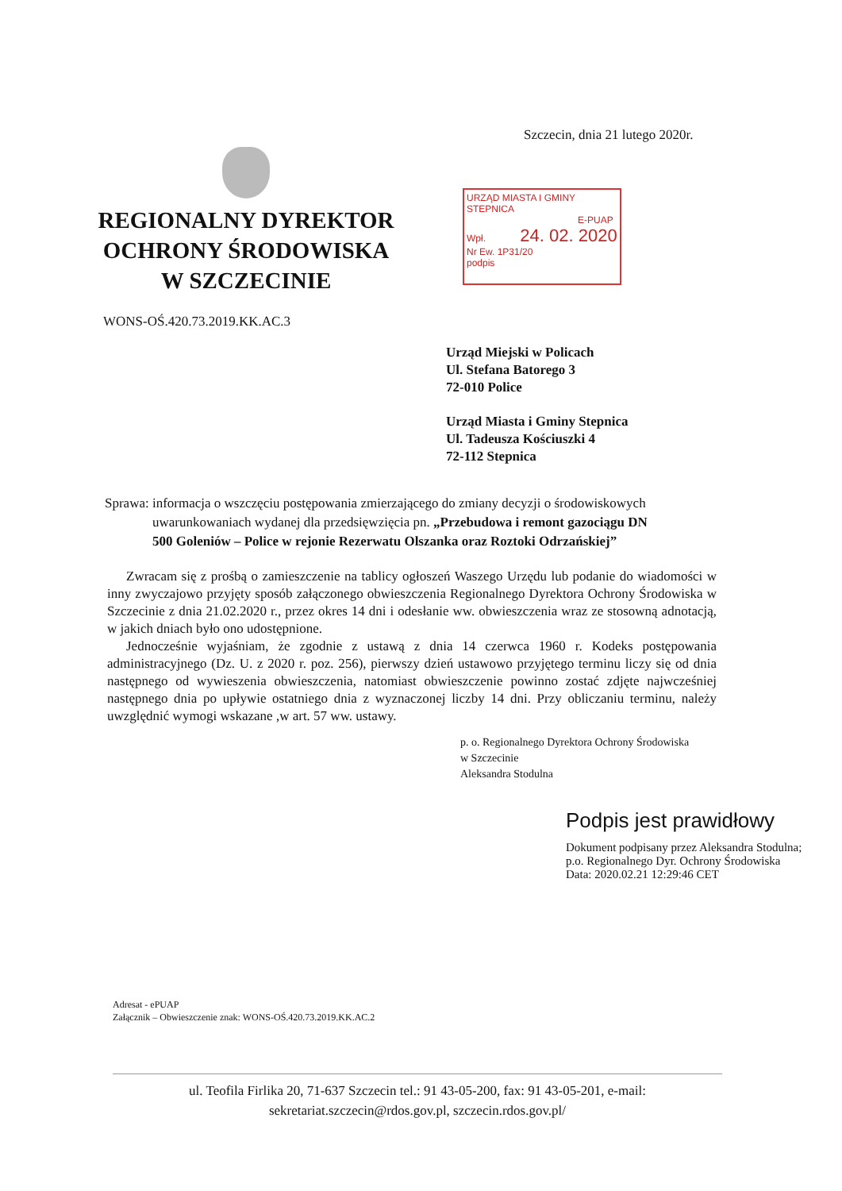Szczecin, dnia 21 lutego 2020r.
REGIONALNY DYREKTOR
OCHRONY ŚRODOWISKA
W SZCZECINIE
WONS-OŚ.420.73.2019.KK.AC.3
URZĄD MIASTA I GMINY STEPNICA
E-PUAP
Wpł. 24. 02. 2020
Nr Ew. 1P31/20
podpis
Urząd Miejski w Policach
Ul. Stefana Batorego 3
72-010 Police
Urząd Miasta i Gminy Stepnica
Ul. Tadeusza Kościuszki 4
72-112 Stepnica
Sprawa: informacja o wszczęciu postępowania zmierzającego do zmiany decyzji o środowiskowych
uwarunkowaniach wydanej dla przedsięwzięcia pn. „Przebudowa i remont gazociągu DN
500 Goleniów – Police w rejonie Rezerwatu Olszanka oraz Roztoki Odrzańskiej”
Zwracam się z prośbą o zamieszczenie na tablicy ogłoszeń Waszego Urzędu lub podanie do wiadomości w inny zwyczajowo przyjęty sposób załączonego obwieszczenia Regionalnego Dyrektora Ochrony Środowiska w Szczecinie z dnia 21.02.2020 r., przez okres 14 dni i odesłanie ww. obwieszczenia wraz ze stosowną adnotacją, w jakich dniach było ono udostępnione.
Jednocześnie wyjaśniam, że zgodnie z ustawą z dnia 14 czerwca 1960 r. Kodeks postępowania administracyjnego (Dz. U. z 2020 r. poz. 256), pierwszy dzień ustawowo przyjętego terminu liczy się od dnia następnego od wywieszenia obwieszczenia, natomiast obwieszczenie powinno zostać zdjęte najwcześniej następnego dnia po upływie ostatniego dnia z wyznaczonej liczby 14 dni. Przy obliczaniu terminu, należy uwzględnić wymogi wskazane ,w art. 57 ww. ustawy.
p. o. Regionalnego Dyrektora Ochrony Środowiska
w Szczecinie
Aleksandra Stodulna
Podpis jest prawidłowy
Dokument podpisany przez Aleksandra Stodulna; p.o. Regionalnego Dyr. Ochrony Środowiska
Data: 2020.02.21 12:29:46 CET
Adresat - ePUAP
Załącznik – Obwieszczenie znak: WONS-OŚ.420.73.2019.KK.AC.2
ul. Teofila Firlika 20, 71-637 Szczecin tel.: 91 43-05-200, fax: 91 43-05-201, e-mail:
sekretariat.szczecin@rdos.gov.pl, szczecin.rdos.gov.pl/